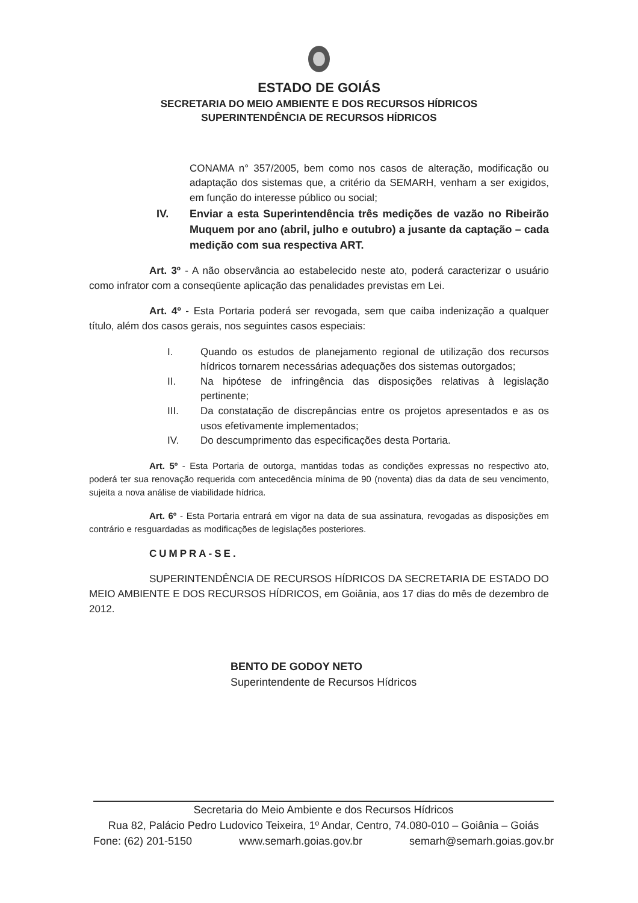ESTADO DE GOIÁS
SECRETARIA DO MEIO AMBIENTE E DOS RECURSOS HÍDRICOS
SUPERINTENDÊNCIA DE RECURSOS HÍDRICOS
CONAMA n° 357/2005, bem como nos casos de alteração, modificação ou adaptação dos sistemas que, a critério da SEMARH, venham a ser exigidos, em função do interesse público ou social;
IV. Enviar a esta Superintendência três medições de vazão no Ribeirão Muquem por ano (abril, julho e outubro) a jusante da captação – cada medição com sua respectiva ART.
Art. 3º - A não observância ao estabelecido neste ato, poderá caracterizar o usuário como infrator com a conseqüente aplicação das penalidades previstas em Lei.
Art. 4º - Esta Portaria poderá ser revogada, sem que caiba indenização a qualquer título, além dos casos gerais, nos seguintes casos especiais:
I. Quando os estudos de planejamento regional de utilização dos recursos hídricos tornarem necessárias adequações dos sistemas outorgados;
II. Na hipótese de infringência das disposições relativas à legislação pertinente;
III. Da constatação de discrepâncias entre os projetos apresentados e as os usos efetivamente implementados;
IV. Do descumprimento das especificações desta Portaria.
Art. 5º - Esta Portaria de outorga, mantidas todas as condições expressas no respectivo ato, poderá ter sua renovação requerida com antecedência mínima de 90 (noventa) dias da data de seu vencimento, sujeita a nova análise de viabilidade hídrica.
Art. 6º - Esta Portaria entrará em vigor na data de sua assinatura, revogadas as disposições em contrário e resguardadas as modificações de legislações posteriores.
CUMPRA-SE.
SUPERINTENDÊNCIA DE RECURSOS HÍDRICOS DA SECRETARIA DE ESTADO DO MEIO AMBIENTE E DOS RECURSOS HÍDRICOS, em Goiânia, aos 17 dias do mês de dezembro de 2012.
BENTO DE GODOY NETO
Superintendente de Recursos Hídricos
Secretaria do Meio Ambiente e dos Recursos Hídricos
Rua 82, Palácio Pedro Ludovico Teixeira, 1º Andar, Centro, 74.080-010 – Goiânia – Goiás
Fone: (62) 201-5150 www.semarh.goias.gov.br semarh@semarh.goias.gov.br